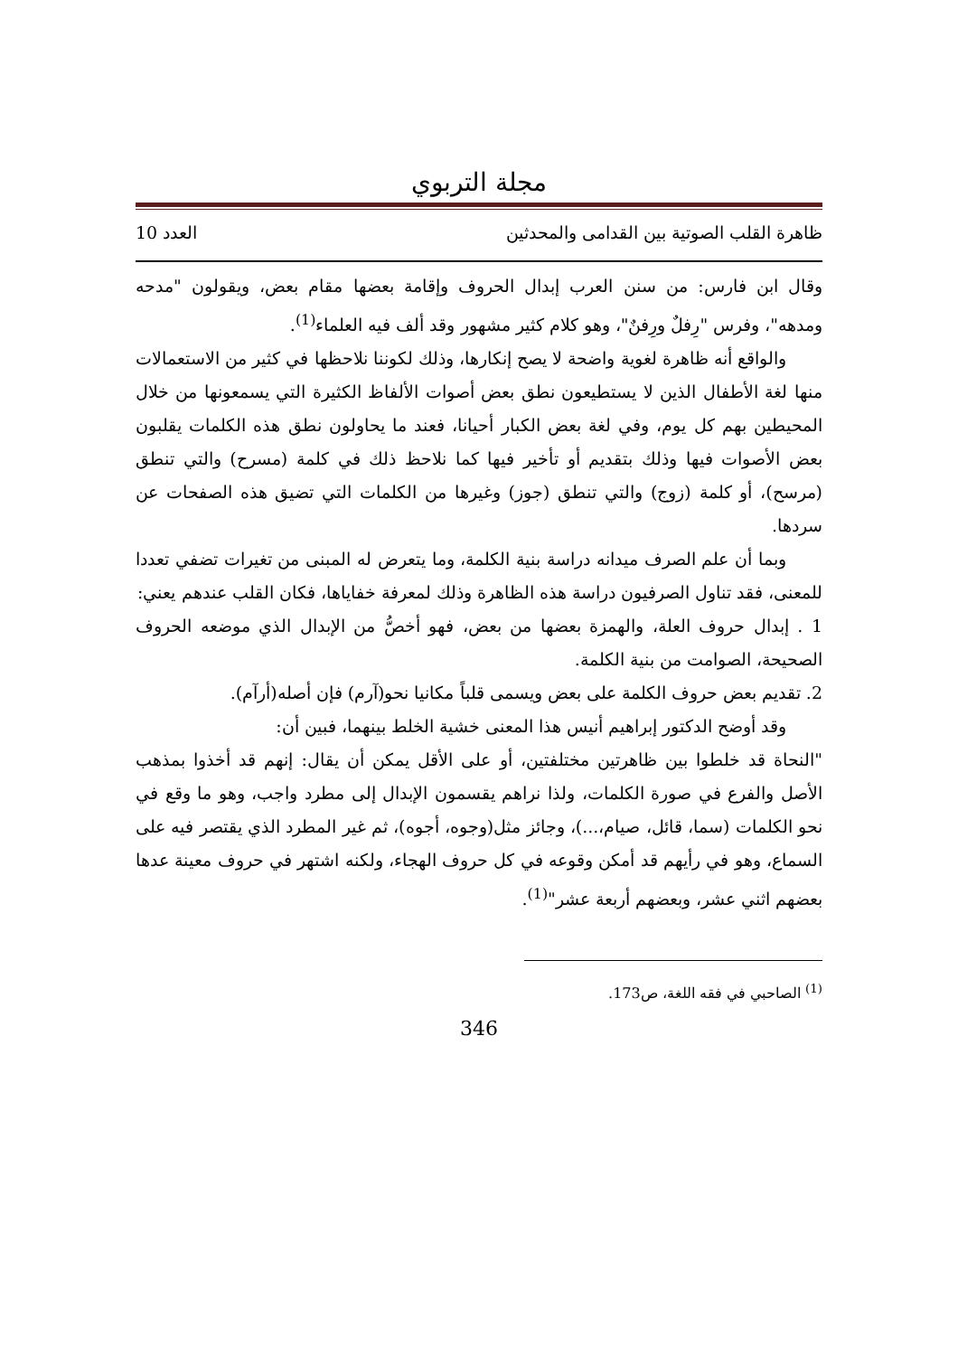مجلة التربوي
ظاهرة القلب الصوتية بين القدامى والمحدثين العدد 10
وقال ابن فارس: من سنن العرب إبدال الحروف وإقامة بعضها مقام بعض، ويقولون "مدحه ومدهه"، وفرس "رِفلٌ ورِفنٌ"، وهو كلام كثير مشهور وقد ألف فيه العلماء<sup>(1)</sup>.
والواقع أنه ظاهرة لغوية واضحة لا يصح إنكارها، وذلك لكوننا نلاحظها في كثير من الاستعمالات منها لغة الأطفال الذين لا يستطيعون نطق بعض أصوات الألفاظ الكثيرة التي يسمعونها من خلال المحيطين بهم كل يوم، وفي لغة بعض الكبار أحيانا، فعند ما يحاولون نطق هذه الكلمات يقلبون بعض الأصوات فيها وذلك بتقديم أو تأخير فيها كما نلاحظ ذلك في كلمة (مسرح) والتي تنطق (مرسح)، أو كلمة (زوج) والتي تنطق (جوز) وغيرها من الكلمات التي تضيق هذه الصفحات عن سردها.
وبما أن علم الصرف ميدانه دراسة بنية الكلمة، وما يتعرض له المبنى من تغيرات تضفي تعددا للمعنى، فقد تناول الصرفيون دراسة هذه الظاهرة وذلك لمعرفة خفاياها، فكان القلب عندهم يعني:
1 . إبدال حروف العلة، والهمزة بعضها من بعض، فهو أخصُّ من الإبدال الذي موضعه الحروف الصحيحة، الصوامت من بنية الكلمة.
2. تقديم بعض حروف الكلمة على بعض ويسمى قلباً مكانيا نحو(آرم) فإن أصله(أرآم).
وقد أوضح الدكتور إبراهيم أنيس هذا المعنى خشية الخلط بينهما، فبين أن:
"النحاة قد خلطوا بين ظاهرتين مختلفتين، أو على الأقل يمكن أن يقال: إنهم قد أخذوا بمذهب الأصل والفرع في صورة الكلمات، ولذا نراهم يقسمون الإبدال إلى مطرد واجب، وهو ما وقع في نحو الكلمات (سما، قائل، صيام،...)، وجائز مثل(وجوه، أجوه)، ثم غير المطرد الذي يقتصر فيه على السماع، وهو في رأيهم قد أمكن وقوعه في كل حروف الهجاء، ولكنه اشتهر في حروف معينة عدها بعضهم اثني عشر، وبعضهم أربعة عشر"<sup>(1)</sup>.
<sup>(1)</sup> الصاحبي في فقه اللغة، ص173.
346